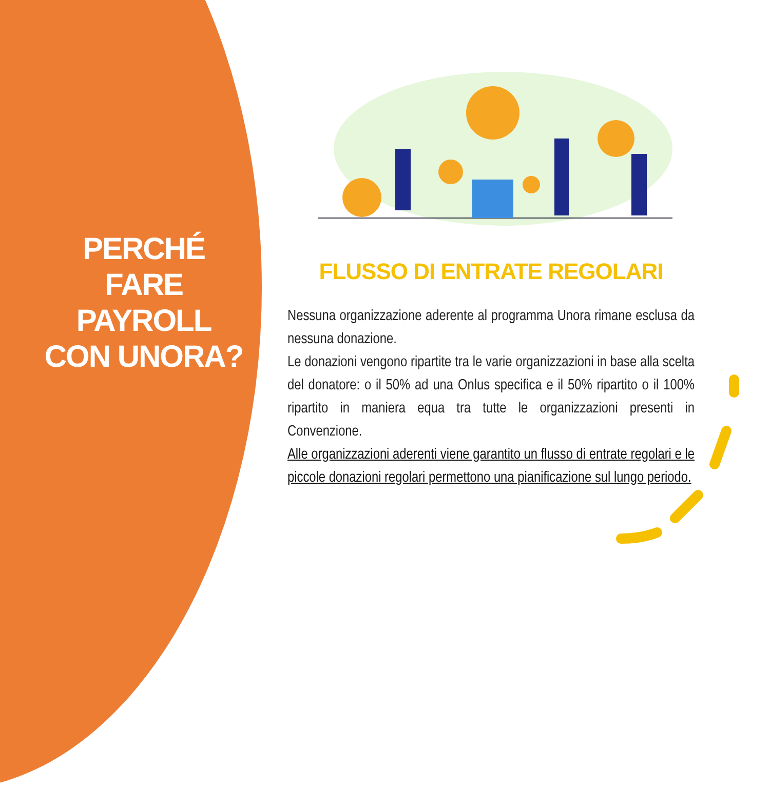PERCHÉ FARE PAYROLL CON UNORA?
FLUSSO DI ENTRATE REGOLARI
Nessuna organizzazione aderente al programma Unora rimane esclusa da nessuna donazione.
Le donazioni vengono ripartite tra le varie organizzazioni in base alla scelta del donatore: o il 50% ad una Onlus specifica e il 50% ripartito o il 100% ripartito in maniera equa tra tutte le organizzazioni presenti in Convenzione.
Alle organizzazioni aderenti viene garantito un flusso di entrate regolari e le piccole donazioni regolari permettono una pianificazione sul lungo periodo.